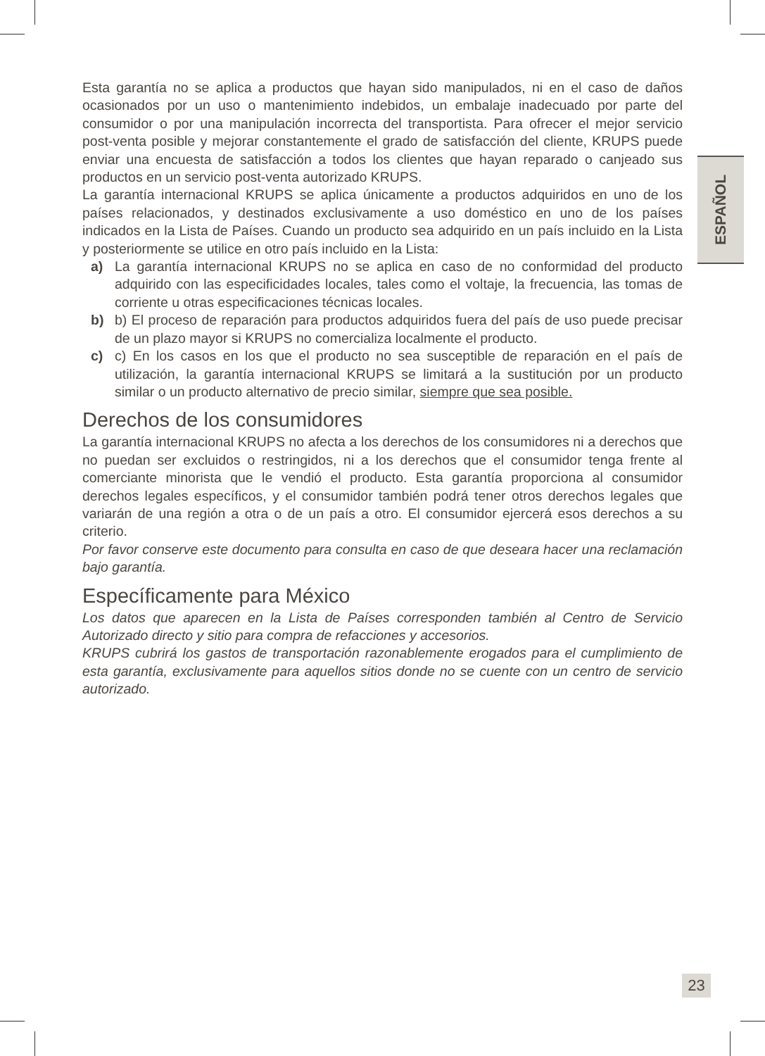ESPAÑOL
Esta garantía no se aplica a productos que hayan sido manipulados, ni en el caso de daños ocasionados por un uso o mantenimiento indebidos, un embalaje inadecuado por parte del consumidor o por una manipulación incorrecta del transportista. Para ofrecer el mejor servicio post-venta posible y mejorar constantemente el grado de satisfacción del cliente, KRUPS puede enviar una encuesta de satisfacción a todos los clientes que hayan reparado o canjeado sus productos en un servicio post-venta autorizado KRUPS.
La garantía internacional KRUPS se aplica únicamente a productos adquiridos en uno de los países relacionados, y destinados exclusivamente a uso doméstico en uno de los países indicados en la Lista de Países. Cuando un producto sea adquirido en un país incluido en la Lista y posteriormente se utilice en otro país incluido en la Lista:
a) La garantía internacional KRUPS no se aplica en caso de no conformidad del producto adquirido con las especificidades locales, tales como el voltaje, la frecuencia, las tomas de corriente u otras especificaciones técnicas locales.
b) b) El proceso de reparación para productos adquiridos fuera del país de uso puede precisar de un plazo mayor si KRUPS no comercializa localmente el producto.
c) c) En los casos en los que el producto no sea susceptible de reparación en el país de utilización, la garantía internacional KRUPS se limitará a la sustitución por un producto similar o un producto alternativo de precio similar, siempre que sea posible.
Derechos de los consumidores
La garantía internacional KRUPS no afecta a los derechos de los consumidores ni a derechos que no puedan ser excluidos o restringidos, ni a los derechos que el consumidor tenga frente al comerciante minorista que le vendió el producto. Esta garantía proporciona al consumidor derechos legales específicos, y el consumidor también podrá tener otros derechos legales que variarán de una región a otra o de un país a otro. El consumidor ejercerá esos derechos a su criterio.
Por favor conserve este documento para consulta en caso de que deseara hacer una reclamación bajo garantía.
Específicamente para México
Los datos que aparecen en la Lista de Países corresponden también al Centro de Servicio Autorizado directo y sitio para compra de refacciones y accesorios.
KRUPS cubrirá los gastos de transportación razonablemente erogados para el cumplimiento de esta garantía, exclusivamente para aquellos sitios donde no se cuente con un centro de servicio autorizado.
23